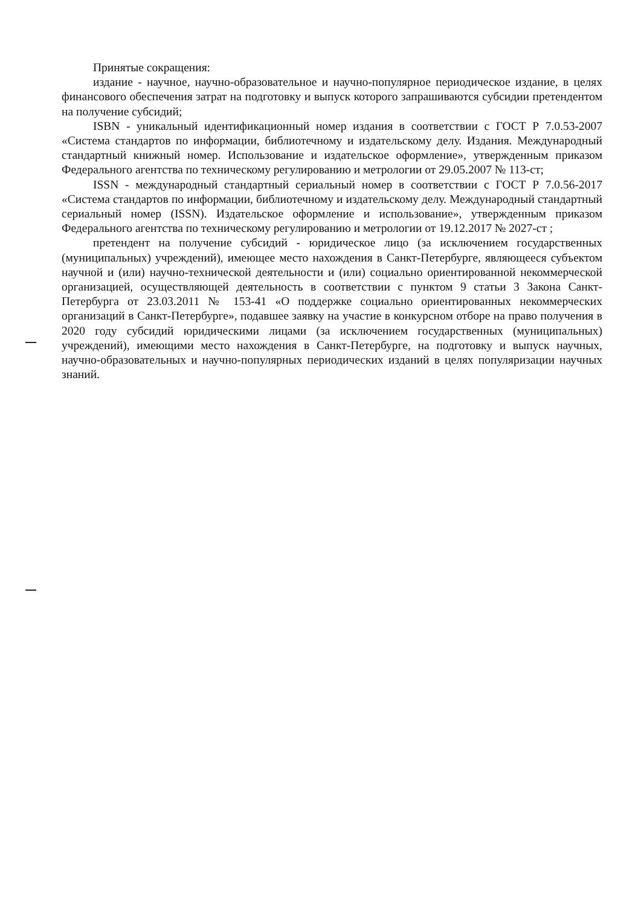Принятые сокращения:
издание - научное, научно-образовательное и научно-популярное периодическое издание, в целях финансового обеспечения затрат на подготовку и выпуск которого запрашиваются субсидии претендентом на получение субсидий;
ISBN - уникальный идентификационный номер издания в соответствии с ГОСТ Р 7.0.53-2007 «Система стандартов по информации, библиотечному и издательскому делу. Издания. Международный стандартный книжный номер. Использование и издательское оформление», утвержденным приказом Федерального агентства по техническому регулированию и метрологии от 29.05.2007 № 113-ст;
ISSN - международный стандартный сериальный номер в соответствии с ГОСТ Р 7.0.56-2017 «Система стандартов по информации, библиотечному и издательскому делу. Международный стандартный сериальный номер (ISSN). Издательское оформление и использование», утвержденным приказом Федерального агентства по техническому регулированию и метрологии от 19.12.2017 № 2027-ст ;
претендент на получение субсидий - юридическое лицо (за исключением государственных (муниципальных) учреждений), имеющее место нахождения в Санкт-Петербурге, являющееся субъектом научной и (или) научно-технической деятельности и (или) социально ориентированной некоммерческой организацией, осуществляющей деятельность в соответствии с пунктом 9 статьи 3 Закона Санкт-Петербурга от 23.03.2011 № 153-41 «О поддержке социально ориентированных некоммерческих организаций в Санкт-Петербурге», подавшее заявку на участие в конкурсном отборе на право получения в 2020 году субсидий юридическими лицами (за исключением государственных (муниципальных) учреждений), имеющими место нахождения в Санкт-Петербурге, на подготовку и выпуск научных, научно-образовательных и научно-популярных периодических изданий в целях популяризации научных знаний.